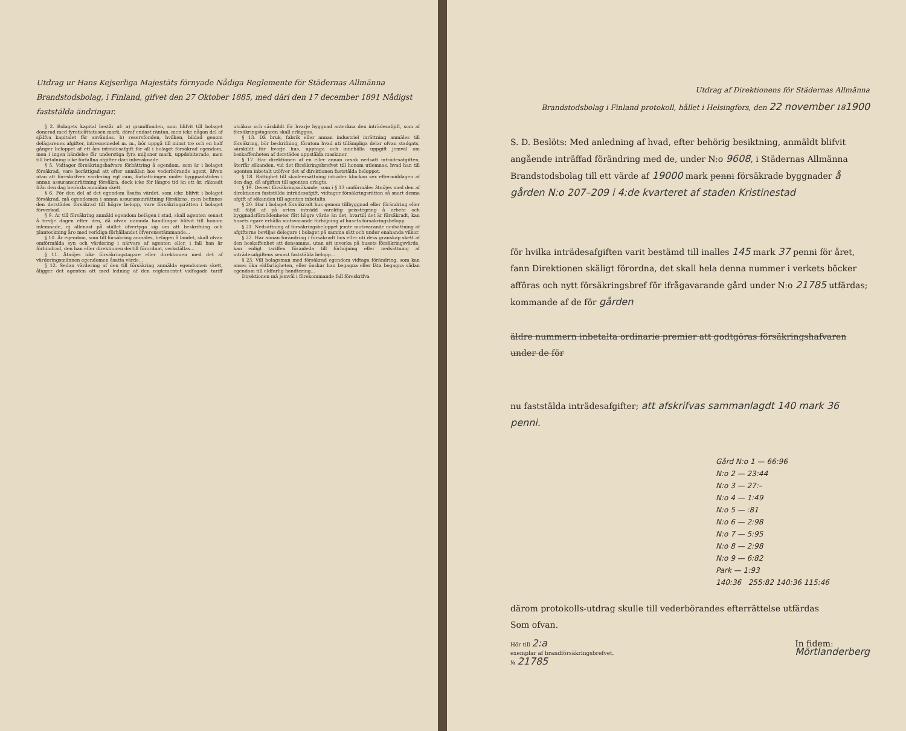Utdrag ur Hans Kejserliga Majestäts förnyade Nådiga Reglemente för Städernas Allmänna Brandstodsbolag, i Finland, gifvet den 27 Oktober 1885, med däri den 17 december 1891 Nådigst faststälda ändringar.
§ 2. Bolagets kapital består af: a) grundfonden, som blifvit till bolaget donerad med fyratioåttatusen mark, däraf endast räntan, men icke någon del af själfva kapitalet får användas. b) reservfonden, hvilken, bildad genom delägarenes afgifter, intressemedel m. m., bör uppgå till minst tre och en half gånger beloppet af ett års inträdesafgift för all i bolaget försäkrad egendom, men i ingen händelse får understiga fyra miljoner mark, uppdebiterade, men till betalning icke förfallna afgifter däri inberäknade.
§ 5. Vidtager försäkringshafvare förbättring å egendom, som är i bolaget försäkrad, vare berättigad att efter anmälan hos vederbörande agent, äfven utan att föreskrifven värdering egt rum, förbättringen under byggnadstiden i annan assuransinrättning försäkra, dock icke för längre tid än ett år, räknadt från den dag berörda anmälan skett.
§ 6. För den del af det egendom åsatta värdet, som icke blifvit i bolaget försäkrad, må egendomen i annan assuransinrättning försäkras, men befinnes den derstädes försäkrad till högre belopp, vare försäkringsrätten i bolaget förverkad.
§ 9. Är till försäkring anmäld egendom belägen i stad, skall agenten senast å tredje dagen efter den, då ofvan nämnda handlingar blifvit till honom inlemnade, ej allenast på stället öfvertyga sig om att beskrifning och planteckning äro med verkliga förhållandet öfverensstämmande...
§ 10. Är egendom, som till försäkring anmäles, belägen å landet, skall ofvan omförmälda syn och värdering i närvaro af agenten eller, i fall han är förhindrad, den han eller direktionen dertill förordnat, verkställas...
§ 11. Åtnöjes icke försäkringstagare eller direktionen med det af värderingsmännen egendomen åsatta värde...
§ 12. Sedan värdering af den till försäkring anmälda egendomen skett, åligger det agenten att med ledning af den reglementet vidfogade tariff uträkna och särskildt för hvarje byggnad anteckna den inträdesafgift, som af försäkringstagaren skall erläggas.
§ 13. Då bruk, fabrik eller annan industriel inrättning anmäles till försäkring, bör beskrifning, förutom hvad uti tillämpliga delar ofvan stadgats, särskildt för hvarje hus, upptaga och innehålla uppgift jemväl om beskaffenheten af derstädes uppstälda maskiner.
§ 17. Har direktionen af en eller annan orsak nedsatt inträdesafgiften, återfår sökanden, vid det försäkringsbrefvet till honom utlemnas, hvad han till agenten inbetalt utöfver det af direktionen faststälda beloppet.
§ 18. Rättighet till skadeersättning inträder klockan sex eftermiddagen af den dag, då afgiften till agenten erlagts.
§ 19. Derest försäkringssökande, som i § 13 omförmäles åtnöjes med den af direktionen faststälda inträdesafgift, vidtager försäkringsrätten så snart denna afgift af sökanden till agenten inbetalts.
§ 20. Har i bolaget försäkradt hus genom tillbyggnad eller förändring eller till följd af på orten inträdd varaktig prisstegring å arbete och byggnadsförnödenheter fått högre värde än det, hvartill det är försäkradt, kan husets egare erhålla motsvarande förhöjning af husets försäkringsbelopp.
§ 21. Nedsättning af försäkringsbeloppet jemte motsvarande nedsättning af afgifterne beviljas delegare i bolaget på samma sätt och under enahanda vilkor.
§ 22. Har annan förändring i försäkradt hus eller uti dess granskap skett af den beskaffenhet att densamma, utan att inverka på husets försäkringsvärde, kan enligt tariffen föranleda till förhöjning eller nedsättning af inträdesafgiftens senast faststälda belopp...
§ 23. Vill bolagsman med försäkrad egendom vidtaga förändring, som kan anses öka eldfarligheten, eller önskar han begagna eller låta begagna sådan egendom till eldfarlig handtering...
Direktionen må jemväl i förekommande fall föreskrifva
Utdrag af Direktionens för Städernas Allmänna
Brandstodsbolag i Finland protokoll, hållet i Helsingfors, den 22 november 181900
S. D. Beslöts: Med anledning af hvad, efter behörig besiktning, anmäldt blifvit angående inträffad förändring med de, under N:o 9608, i Städernas Allmänna Brandstodsbolag till ett värde af 19000 mark penni försäkrade byggnader å gården N:o 207–209 i 4:de kvarteret af staden Kristinestad
för hvilka inträdesafgiften varit bestämd till inalles 145 mark 37 penni för året, fann Direktionen skäligt förordna, det skall hela denna nummer i verkets böcker afföras och nytt försäkringsbref för ifrågavarande gård under N:o 21785 utfärdas; kommande af de för gården
äldre nummern inbetalta ordinarie premier att godtgöras försäkringshafvaren under de för
nu faststälda inträdesafgifter; att afskrifvas sammanlagdt 140 mark 36 penni.
Gård N:o 1 — 66:96
N:o 2 — 23:44
N:o 3 — 27:–
N:o 4 — 1:49
N:o 5 — :81
N:o 6 — 2:98
N:o 7 — 5:95
N:o 8 — 2:98
N:o 9 — 6:82
Park — 1:93
140:36 255:82 140:36 115:46
därom protokolls-utdrag skulle till vederbörandes efterrättelse utfärdas
Som ofvan.
Hör till 2:a
exemplar af brandförsäkringsbrefvet.
№ 21785
In fidem:
Mörtlanderberg